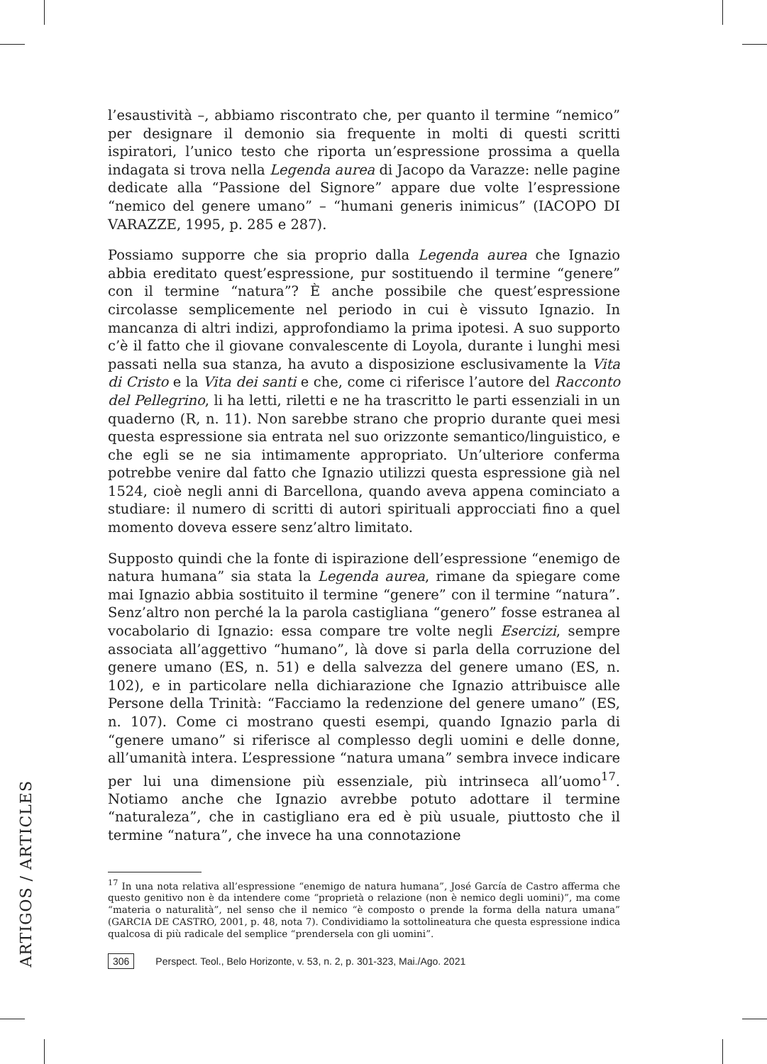l’esaustività –, abbiamo riscontrato che, per quanto il termine “nemico” per designare il demonio sia frequente in molti di questi scritti ispiratori, l’unico testo che riporta un’espressione prossima a quella indagata si trova nella Legenda aurea di Jacopo da Varazze: nelle pagine dedicate alla “Passione del Signore” appare due volte l’espressione “nemico del genere umano” – “humani generis inimicus” (IACOPO DI VARAZZE, 1995, p. 285 e 287).
Possiamo supporre che sia proprio dalla Legenda aurea che Ignazio abbia ereditato quest’espressione, pur sostituendo il termine “genere” con il termine “natura”? È anche possibile che quest’espressione circolasse semplicemente nel periodo in cui è vissuto Ignazio. In mancanza di altri indizi, approfondiamo la prima ipotesi. A suo supporto c’è il fatto che il giovane convalescente di Loyola, durante i lunghi mesi passati nella sua stanza, ha avuto a disposizione esclusivamente la Vita di Cristo e la Vita dei santi e che, come ci riferisce l’autore del Racconto del Pellegrino, li ha letti, riletti e ne ha trascritto le parti essenziali in un quaderno (R, n. 11). Non sarebbe strano che proprio durante quei mesi questa espressione sia entrata nel suo orizzonte semantico/linguistico, e che egli se ne sia intimamente appropriato. Un’ulteriore conferma potrebbe venire dal fatto che Ignazio utilizzi questa espressione già nel 1524, cioè negli anni di Barcellona, quando aveva appena cominciato a studiare: il numero di scritti di autori spirituali approcciati fino a quel momento doveva essere senz’altro limitato.
Supposto quindi che la fonte di ispirazione dell’espressione “enemigo de natura humana” sia stata la Legenda aurea, rimane da spiegare come mai Ignazio abbia sostituito il termine “genere” con il termine “natura”. Senz’altro non perché la la parola castigliana “genero” fosse estranea al vocabolario di Ignazio: essa compare tre volte negli Esercizi, sempre associata all’aggettivo “humano”, là dove si parla della corruzione del genere umano (ES, n. 51) e della salvezza del genere umano (ES, n. 102), e in particolare nella dichiarazione che Ignazio attribuisce alle Persone della Trinità: “Facciamo la redenzione del genere umano” (ES, n. 107). Come ci mostrano questi esempi, quando Ignazio parla di “genere umano” si riferisce al complesso degli uomini e delle donne, all’umanità intera. L’espressione “natura umana” sembra invece indicare per lui una dimensione più essenziale, più intrinseca all’uomo<sup>17</sup>. Notiamo anche che Ignazio avrebbe potuto adottare il termine “naturaleza”, che in castigliano era ed è più usuale, piuttosto che il termine “natura”, che invece ha una connotazione
<sup>17</sup> In una nota relativa all’espressione “enemigo de natura humana”, José García de Castro afferma che questo genitivo non è da intendere come “proprietà o relazione (non è nemico degli uomini)”, ma come “materia o naturalità”, nel senso che il nemico “è composto o prende la forma della natura umana” (GARCIA DE CASTRO, 2001, p. 48, nota 7). Condividiamo la sottolineatura che questa espressione indica qualcosa di più radicale del semplice “prendersela con gli uomini”.
ARTIGOS / ARTICLES
306 Perspect. Teol., Belo Horizonte, v. 53, n. 2, p. 301-323, Mai./Ago. 2021